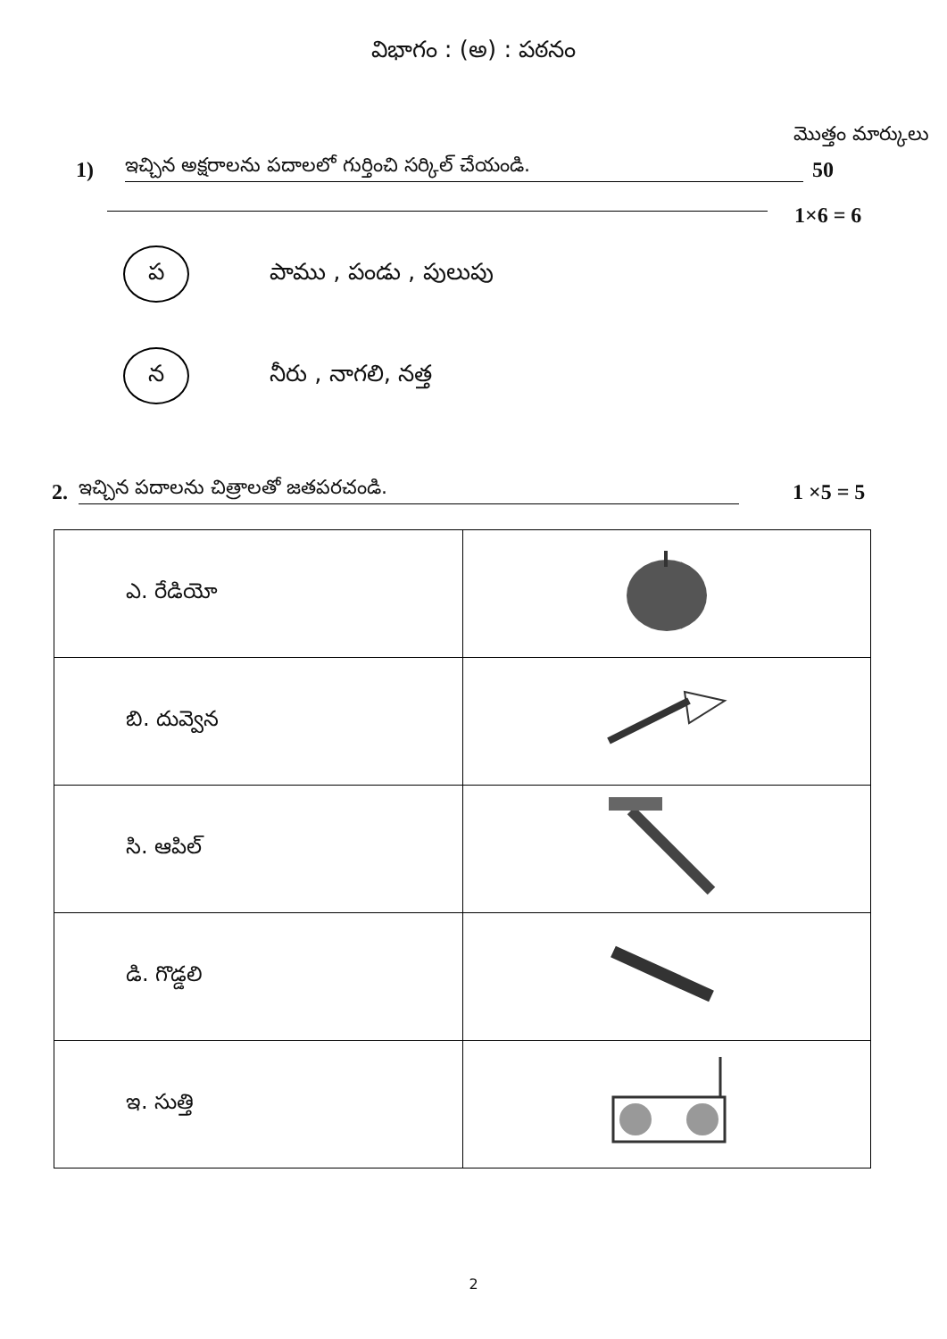విభాగం : (అ) : పఠనం
మొత్తం మార్కులు
1) ఇచ్చిన అక్షరాలను పదాలలో గుర్తించి సర్కిల్ చేయండి. 50
1×6 = 6
ప
పాము , పండు , పులుపు
న
నీరు , నాగలి, నత్త
2. ఇచ్చిన పదాలను చిత్రాలతో జతపరచండి. 1 ×5 = 5
| ఎ. రేడియో | |
| బి. దువ్వెన | |
| సి. ఆపిల్ | |
| డి. గొడ్డలి | |
| ఇ. సుత్తి | |
2